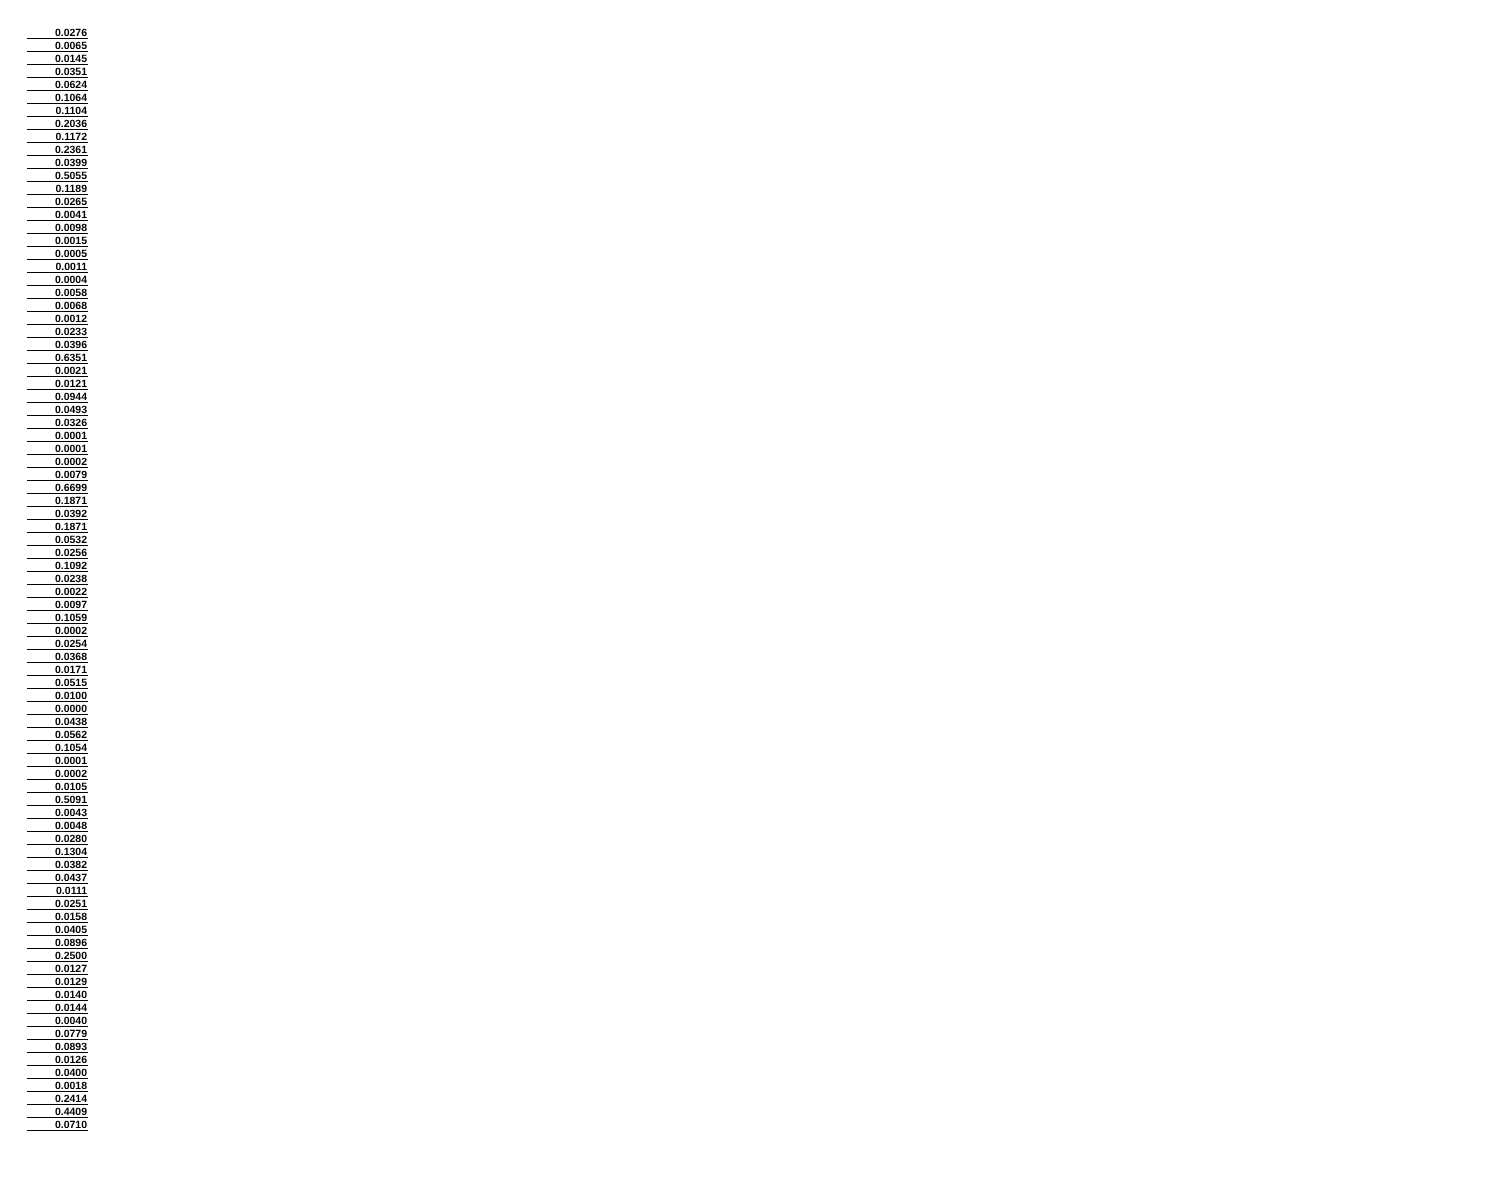| 0.0276 |
| 0.0065 |
| 0.0145 |
| 0.0351 |
| 0.0624 |
| 0.1064 |
| 0.1104 |
| 0.2036 |
| 0.1172 |
| 0.2361 |
| 0.0399 |
| 0.5055 |
| 0.1189 |
| 0.0265 |
| 0.0041 |
| 0.0098 |
| 0.0015 |
| 0.0005 |
| 0.0011 |
| 0.0004 |
| 0.0058 |
| 0.0068 |
| 0.0012 |
| 0.0233 |
| 0.0396 |
| 0.6351 |
| 0.0021 |
| 0.0121 |
| 0.0944 |
| 0.0493 |
| 0.0326 |
| 0.0001 |
| 0.0001 |
| 0.0002 |
| 0.0079 |
| 0.6699 |
| 0.1871 |
| 0.0392 |
| 0.1871 |
| 0.0532 |
| 0.0256 |
| 0.1092 |
| 0.0238 |
| 0.0022 |
| 0.0097 |
| 0.1059 |
| 0.0002 |
| 0.0254 |
| 0.0368 |
| 0.0171 |
| 0.0515 |
| 0.0100 |
| 0.0000 |
| 0.0438 |
| 0.0562 |
| 0.1054 |
| 0.0001 |
| 0.0002 |
| 0.0105 |
| 0.5091 |
| 0.0043 |
| 0.0048 |
| 0.0280 |
| 0.1304 |
| 0.0382 |
| 0.0437 |
| 0.0111 |
| 0.0251 |
| 0.0158 |
| 0.0405 |
| 0.0896 |
| 0.2500 |
| 0.0127 |
| 0.0129 |
| 0.0140 |
| 0.0144 |
| 0.0040 |
| 0.0779 |
| 0.0893 |
| 0.0126 |
| 0.0400 |
| 0.0018 |
| 0.2414 |
| 0.4409 |
| 0.0710 |